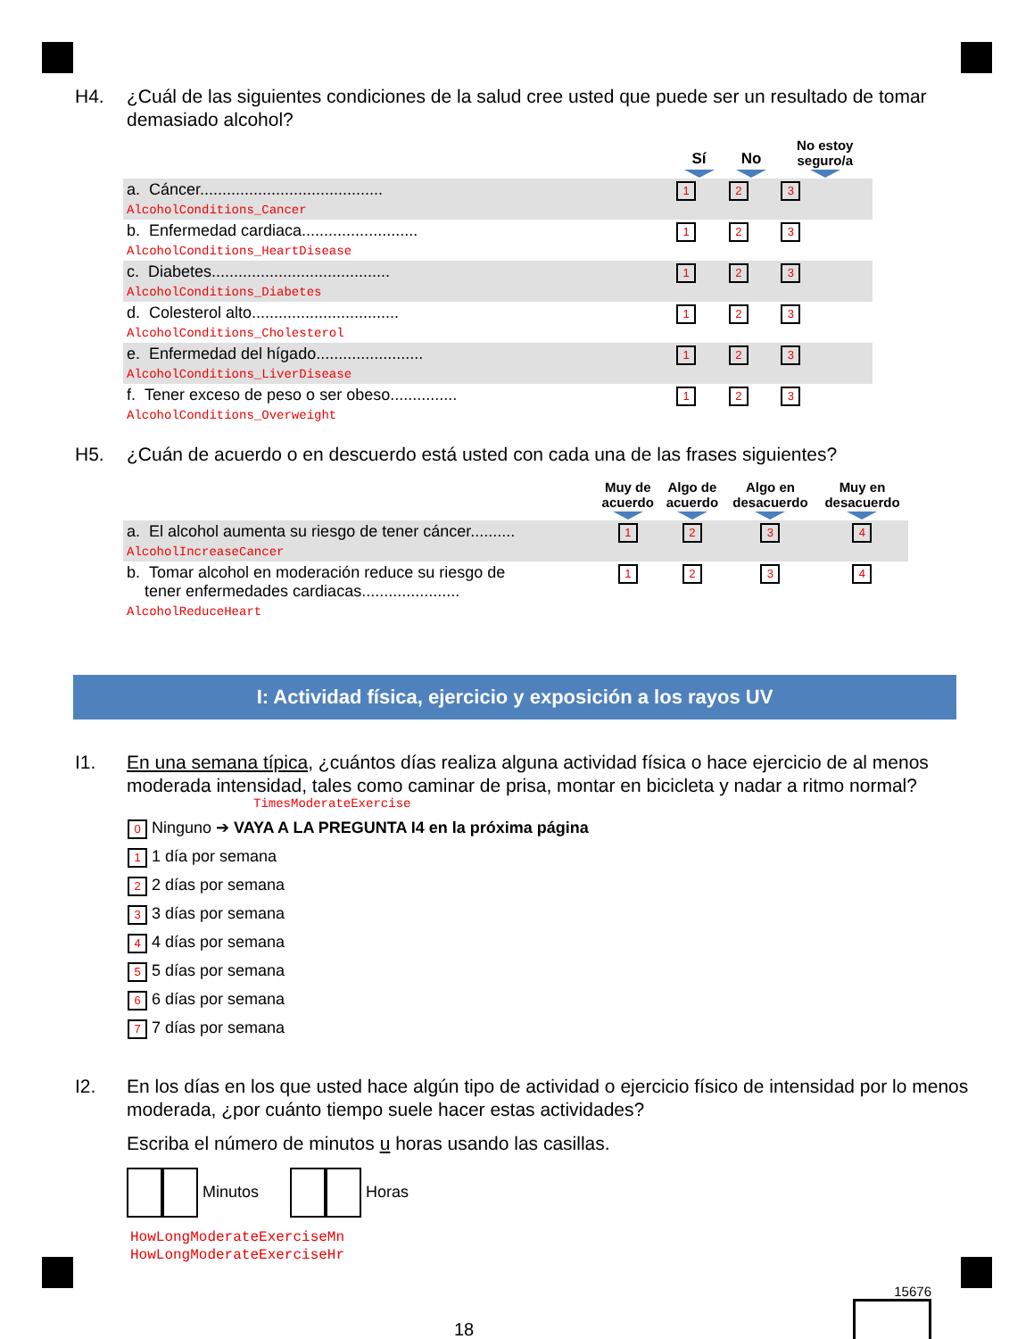H4. ¿Cuál de las siguientes condiciones de la salud cree usted que puede ser un resultado de tomar demasiado alcohol?
| | Sí | No | No estoy seguro/a |
| --- | --- | --- | --- |
| a. Cáncer......................................... AlcoholConditions_Cancer | 1 | 2 | 3 |
| b. Enfermedad cardiaca.......................... AlcoholConditions_HeartDisease | 1 | 2 | 3 |
| c. Diabetes........................................ AlcoholConditions_Diabetes | 1 | 2 | 3 |
| d. Colesterol alto................................. AlcoholConditions_Cholesterol | 1 | 2 | 3 |
| e. Enfermedad del hígado........................ AlcoholConditions_LiverDisease | 1 | 2 | 3 |
| f. Tener exceso de peso o ser obeso............... AlcoholConditions_Overweight | 1 | 2 | 3 |
H5. ¿Cuán de acuerdo o en descuerdo está usted con cada una de las frases siguientes?
| | Muy de acuerdo | Algo de acuerdo | Algo en desacuerdo | Muy en desacuerdo |
| --- | --- | --- | --- | --- |
| a. El alcohol aumenta su riesgo de tener cáncer.......... AlcoholIncreaseCancer | 1 | 2 | 3 | 4 |
| b. Tomar alcohol en moderación reduce su riesgo de tener enfermedades cardiacas...................... AlcoholReduceHeart | 1 | 2 | 3 | 4 |
I: Actividad física, ejercicio y exposición a los rayos UV
I1. En una semana típica, ¿cuántos días realiza alguna actividad física o hace ejercicio de al menos moderada intensidad, tales como caminar de prisa, montar en bicicleta y nadar a ritmo normal?
TimesModerateExercise
0 Ninguno ➔ VAYA A LA PREGUNTA I4 en la próxima página
1 1 día por semana
2 2 días por semana
3 3 días por semana
4 4 días por semana
5 5 días por semana
6 6 días por semana
7 7 días por semana
I2. En los días en los que usted hace algún tipo de actividad o ejercicio físico de intensidad por lo menos moderada, ¿por cuánto tiempo suele hacer estas actividades?
Escriba el número de minutos u horas usando las casillas.
Minutos Horas
HowLongModerateExerciseMn
HowLongModerateExerciseHr
18 15676